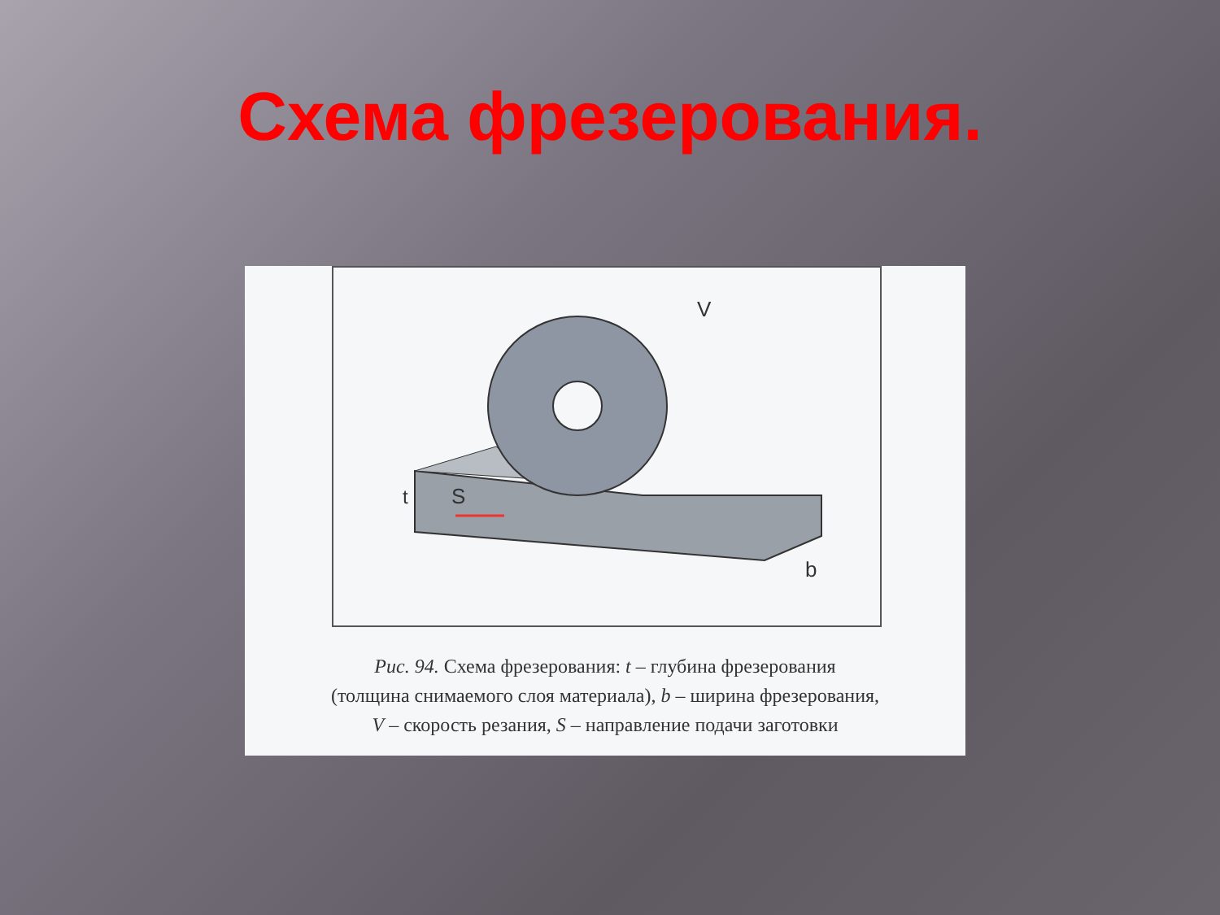Схема фрезерования.
V
S
b
t
Рис. 94. Схема фрезерования: t – глубина фрезерования
(толщина снимаемого слоя материала), b – ширина фрезерования,
V – скорость резания, S – направление подачи заготовки